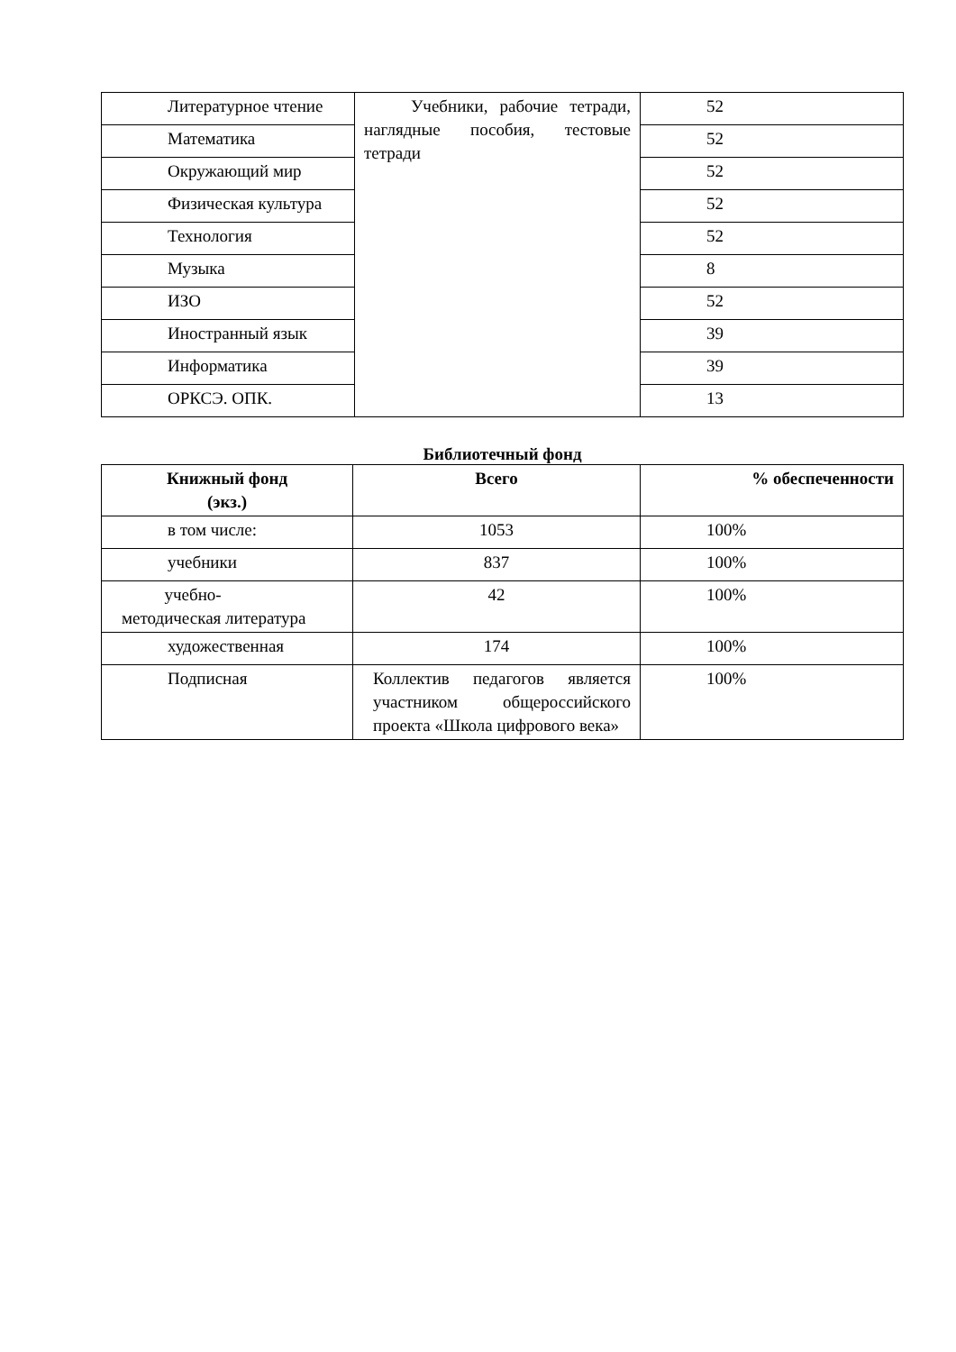| Литературное чтение | Учебники, рабочие тетради, наглядные пособия, тестовые тетради | 52 |
| Математика | | 52 |
| Окружающий мир | | 52 |
| Физическая культура | | 52 |
| Технология | | 52 |
| Музыка | | 8 |
| ИЗО | | 52 |
| Иностранный язык | | 39 |
| Информатика | | 39 |
| ОРКСЭ. ОПК. | | 13 |
Библиотечный фонд
| Книжный фонд (экз.) | Всего | % обеспеченности |
| --- | --- | --- |
| в том числе: | 1053 | 100% |
| учебники | 837 | 100% |
| учебно- методическая литература | 42 | 100% |
| художественная | 174 | 100% |
| Подписная | Коллектив педагогов является участником общероссийского проекта «Школа цифрового века» | 100% |